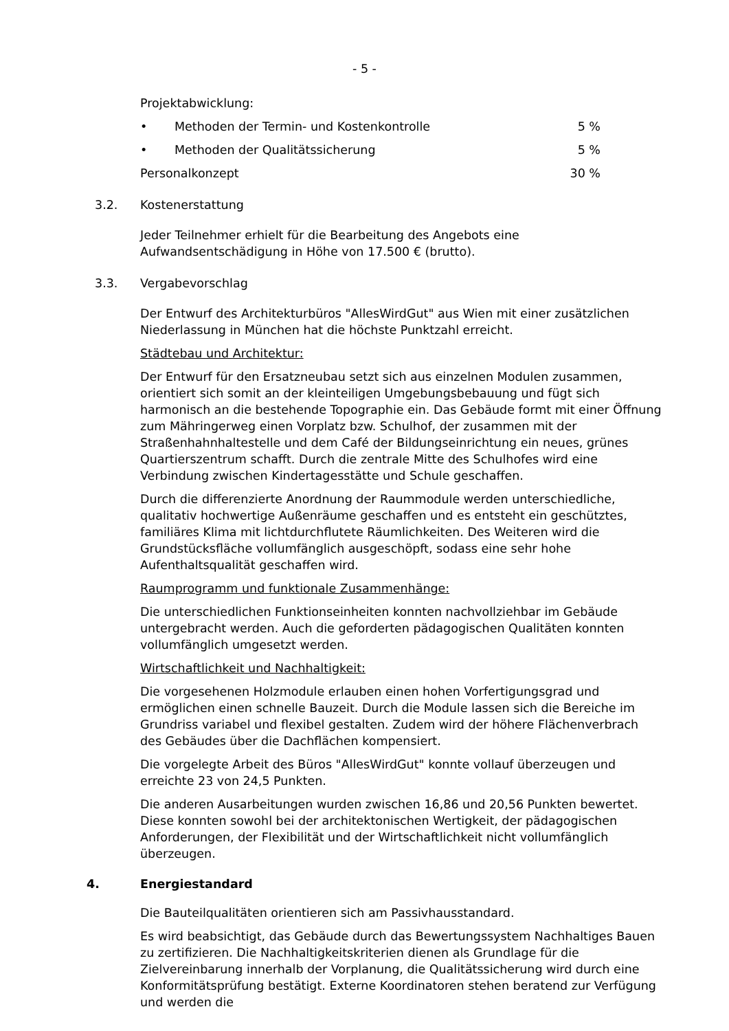- 5 -
Projektabwicklung:
• Methoden der Termin- und Kostenkontrolle 5 %
• Methoden der Qualitätssicherung 5 %
Personalkonzept 30 %
3.2. Kostenerstattung
Jeder Teilnehmer erhielt für die Bearbeitung des Angebots eine Aufwandsentschädigung in Höhe von 17.500 € (brutto).
3.3. Vergabevorschlag
Der Entwurf des Architekturbüros "AllesWirdGut" aus Wien mit einer zusätzlichen Niederlassung in München hat die höchste Punktzahl erreicht.
Städtebau und Architektur:
Der Entwurf für den Ersatzneubau setzt sich aus einzelnen Modulen zusammen, orientiert sich somit an der kleinteiligen Umgebungsbebauung und fügt sich harmonisch an die bestehende Topographie ein. Das Gebäude formt mit einer Öffnung zum Mähringerweg einen Vorplatz bzw. Schulhof, der zusammen mit der Straßenhahnhaltestelle und dem Café der Bildungseinrichtung ein neues, grünes Quartierszentrum schafft. Durch die zentrale Mitte des Schulhofes wird eine Verbindung zwischen Kindertagesstätte und Schule geschaffen.
Durch die differenzierte Anordnung der Raummodule werden unterschiedliche, qualitativ hochwertige Außenräume geschaffen und es entsteht ein geschütztes, familiäres Klima mit lichtdurchflutete Räumlichkeiten. Des Weiteren wird die Grundstücksfläche vollumfänglich ausgeschöpft, sodass eine sehr hohe Aufenthaltsqualität geschaffen wird.
Raumprogramm und funktionale Zusammenhänge:
Die unterschiedlichen Funktionseinheiten konnten nachvollziehbar im Gebäude untergebracht werden. Auch die geforderten pädagogischen Qualitäten konnten vollumfänglich umgesetzt werden.
Wirtschaftlichkeit und Nachhaltigkeit:
Die vorgesehenen Holzmodule erlauben einen hohen Vorfertigungsgrad und ermöglichen einen schnelle Bauzeit. Durch die Module lassen sich die Bereiche im Grundriss variabel und flexibel gestalten. Zudem wird der höhere Flächenverbrach des Gebäudes über die Dachflächen kompensiert.
Die vorgelegte Arbeit des Büros "AllesWirdGut" konnte vollauf überzeugen und erreichte 23 von 24,5 Punkten.
Die anderen Ausarbeitungen wurden zwischen 16,86 und 20,56 Punkten bewertet. Diese konnten sowohl bei der architektonischen Wertigkeit, der pädagogischen Anforderungen, der Flexibilität und der Wirtschaftlichkeit nicht vollumfänglich überzeugen.
4. Energiestandard
Die Bauteilqualitäten orientieren sich am Passivhausstandard.
Es wird beabsichtigt, das Gebäude durch das Bewertungssystem Nachhaltiges Bauen zu zertifizieren. Die Nachhaltigkeitskriterien dienen als Grundlage für die Zielvereinbarung innerhalb der Vorplanung, die Qualitätssicherung wird durch eine Konformitätsprüfung bestätigt. Externe Koordinatoren stehen beratend zur Verfügung und werden die